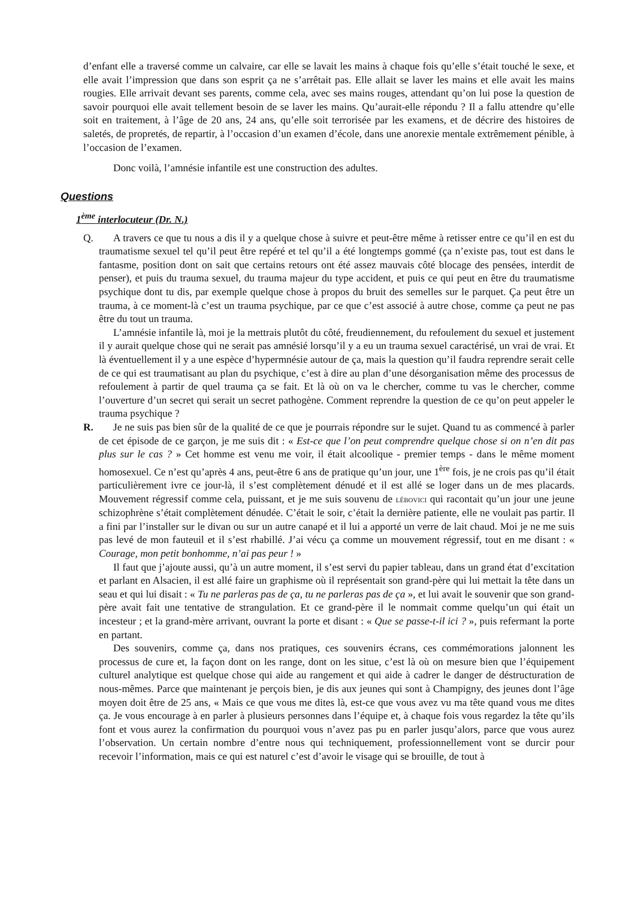d’enfant elle a traversé comme un calvaire, car elle se lavait les mains à chaque fois qu’elle s’était touché le sexe, et elle avait l’impression que dans son esprit ça ne s’arrêtait pas. Elle allait se laver les mains et elle avait les mains rougies. Elle arrivait devant ses parents, comme cela, avec ses mains rouges, attendant qu’on lui pose la question de savoir pourquoi elle avait tellement besoin de se laver les mains. Qu’aurait-elle répondu ? Il a fallu attendre qu’elle soit en traitement, à l’âge de 20 ans, 24 ans, qu’elle soit terrorisée par les examens, et de décrire des histoires de saletés, de propretés, de repartir, à l’occasion d’un examen d’école, dans une anorexie mentale extrêmement pénible, à l’occasion de l’examen.
Donc voilà, l’amnésie infantile est une construction des adultes.
Questions
1<sup>ème</sup> interlocuteur (Dr. N.)
Q. A travers ce que tu nous a dis il y a quelque chose à suivre et peut-être même à retisser entre ce qu’il en est du traumatisme sexuel tel qu’il peut être repéré et tel qu’il a été longtemps gommé (ça n’existe pas, tout est dans le fantasme, position dont on sait que certains retours ont été assez mauvais côté blocage des pensées, interdit de penser), et puis du trauma sexuel, du trauma majeur du type accident, et puis ce qui peut en être du traumatisme psychique dont tu dis, par exemple quelque chose à propos du bruit des semelles sur le parquet. Ça peut être un trauma, à ce moment-là c’est un trauma psychique, par ce que c’est associé à autre chose, comme ça peut ne pas être du tout un trauma.
L’amnésie infantile là, moi je la mettrais plutôt du côté, freudiennement, du refoulement du sexuel et justement il y aurait quelque chose qui ne serait pas amnésié lorsqu’il y a eu un trauma sexuel caractérisé, un vrai de vrai. Et là éventuellement il y a une espèce d’hypermnésie autour de ça, mais la question qu’il faudra reprendre serait celle de ce qui est traumatisant au plan du psychique, c’est à dire au plan d’une désorganisation même des processus de refoulement à partir de quel trauma ça se fait. Et là où on va le chercher, comme tu vas le chercher, comme l’ouverture d’un secret qui serait un secret pathogène. Comment reprendre la question de ce qu’on peut appeler le trauma psychique ?
R. Je ne suis pas bien sûr de la qualité de ce que je pourrais répondre sur le sujet. Quand tu as commencé à parler de cet épisode de ce garçon, je me suis dit : « Est-ce que l’on peut comprendre quelque chose si on n’en dit pas plus sur le cas ? » Cet homme est venu me voir, il était alcoolique - premier temps - dans le même moment homosexuel. Ce n’est qu’après 4 ans, peut-être 6 ans de pratique qu’un jour, une 1<sup>ère</sup> fois, je ne crois pas qu’il était particulièrement ivre ce jour-là, il s’est complètement dénudé et il est allé se loger dans un de mes placards. Mouvement régressif comme cela, puissant, et je me suis souvenu de LÉBOVICI qui racontait qu’un jour une jeune schizophrène s’était complètement dénudée. C’était le soir, c’était la dernière patiente, elle ne voulait pas partir. Il a fini par l’installer sur le divan ou sur un autre canapé et il lui a apporté un verre de lait chaud. Moi je ne me suis pas levé de mon fauteuil et il s’est rhabillé. J’ai vécu ça comme un mouvement régressif, tout en me disant : « Courage, mon petit bonhomme, n’ai pas peur ! »
Il faut que j’ajoute aussi, qu’à un autre moment, il s’est servi du papier tableau, dans un grand état d’excitation et parlant en Alsacien, il est allé faire un graphisme où il représentait son grand-père qui lui mettait la tête dans un seau et qui lui disait : « Tu ne parleras pas de ça, tu ne parleras pas de ça », et lui avait le souvenir que son grand-père avait fait une tentative de strangulation. Et ce grand-père il le nommait comme quelqu’un qui était un incesteur ; et la grand-mère arrivant, ouvrant la porte et disant : « Que se passe-t-il ici ? », puis refermant la porte en partant.
Des souvenirs, comme ça, dans nos pratiques, ces souvenirs écrans, ces commémorations jalonnent les processus de cure et, la façon dont on les range, dont on les situe, c’est là où on mesure bien que l’équipement culturel analytique est quelque chose qui aide au rangement et qui aide à cadrer le danger de déstructuration de nous-mêmes. Parce que maintenant je perçois bien, je dis aux jeunes qui sont à Champigny, des jeunes dont l’âge moyen doit être de 25 ans, « Mais ce que vous me dites là, est-ce que vous avez vu ma tête quand vous me dites ça. Je vous encourage à en parler à plusieurs personnes dans l’équipe et, à chaque fois vous regardez la tête qu’ils font et vous aurez la confirmation du pourquoi vous n’avez pas pu en parler jusqu’alors, parce que vous aurez l’observation. Un certain nombre d’entre nous qui techniquement, professionnellement vont se durcir pour recevoir l’information, mais ce qui est naturel c’est d’avoir le visage qui se brouille, de tout à